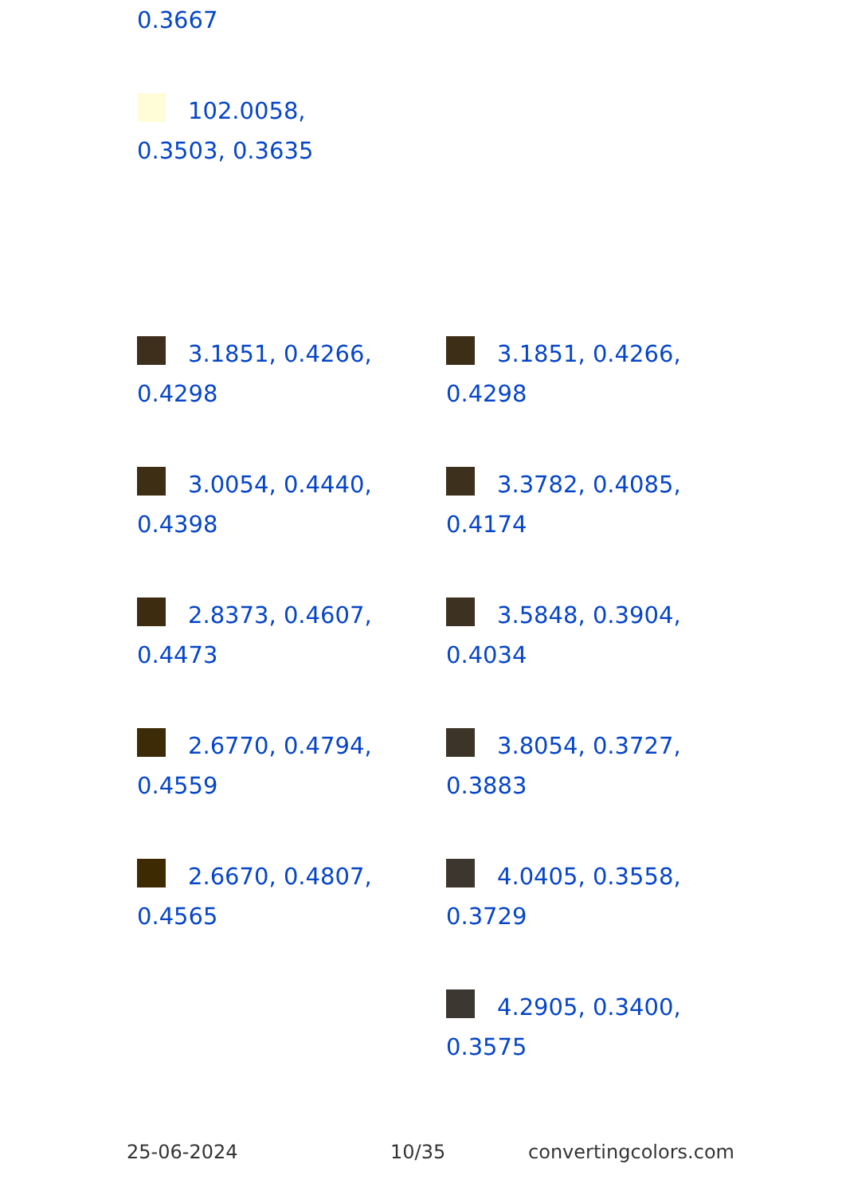0.3667
102.0058, 0.3503, 0.3635
3.1851, 0.4266, 0.4298
3.1851, 0.4266, 0.4298
3.0054, 0.4440, 0.4398
3.3782, 0.4085, 0.4174
2.8373, 0.4607, 0.4473
3.5848, 0.3904, 0.4034
2.6770, 0.4794, 0.4559
3.8054, 0.3727, 0.3883
2.6670, 0.4807, 0.4565
4.0405, 0.3558, 0.3729
4.2905, 0.3400, 0.3575
25-06-2024 10/35 convertingcolors.com